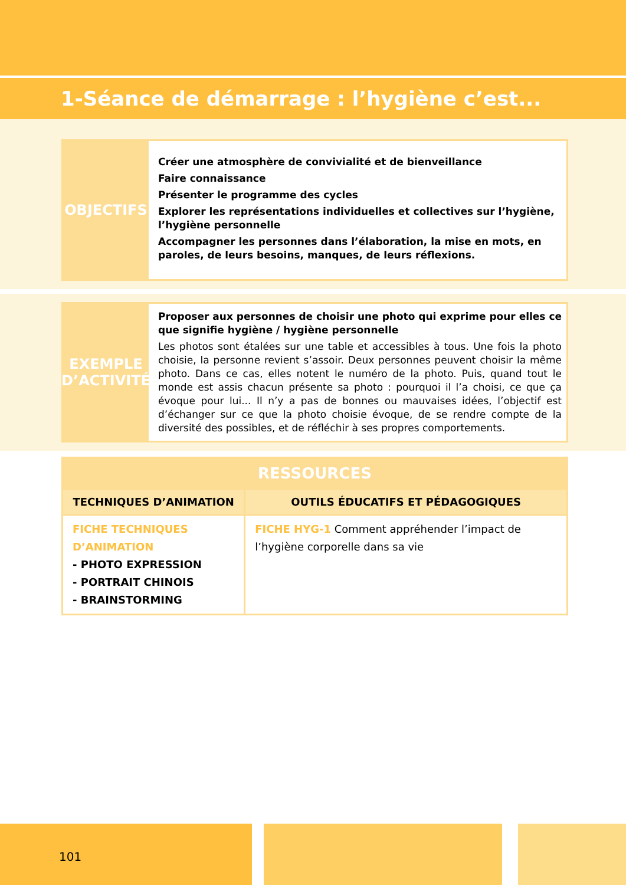1-Séance de démarrage : l’hygiène c’est...
OBJECTIFS
Créer une atmosphère de convivialité et de bienveillance
Faire connaissance
Présenter le programme des cycles
Explorer les représentations individuelles et collectives sur l’hygiène, l’hygiène personnelle
Accompagner les personnes dans l’élaboration, la mise en mots, en paroles, de leurs besoins, manques, de leurs réflexions.
EXEMPLE D’ACTIVITÉ
Proposer aux personnes de choisir une photo qui exprime pour elles ce que signifie hygiène / hygiène personnelle
Les photos sont étalées sur une table et accessibles à tous. Une fois la photo choisie, la personne revient s’assoir. Deux personnes peuvent choisir la même photo. Dans ce cas, elles notent le numéro de la photo. Puis, quand tout le monde est assis chacun présente sa photo : pourquoi il l’a choisi, ce que ça évoque pour lui... Il n’y a pas de bonnes ou mauvaises idées, l’objectif est d’échanger sur ce que la photo choisie évoque, de se rendre compte de la diversité des possibles, et de réfléchir à ses propres comportements.
| RESSOURCES | |
| --- | --- |
| TECHNIQUES D’ANIMATION | OUTILS ÉDUCATIFS ET PÉDAGOGIQUES |
| FICHE TECHNIQUES D’ANIMATION - PHOTO EXPRESSION - PORTRAIT CHINOIS - BRAINSTORMING | FICHE HYG-1 Comment appréhender l’impact de l’hygiène corporelle dans sa vie |
101